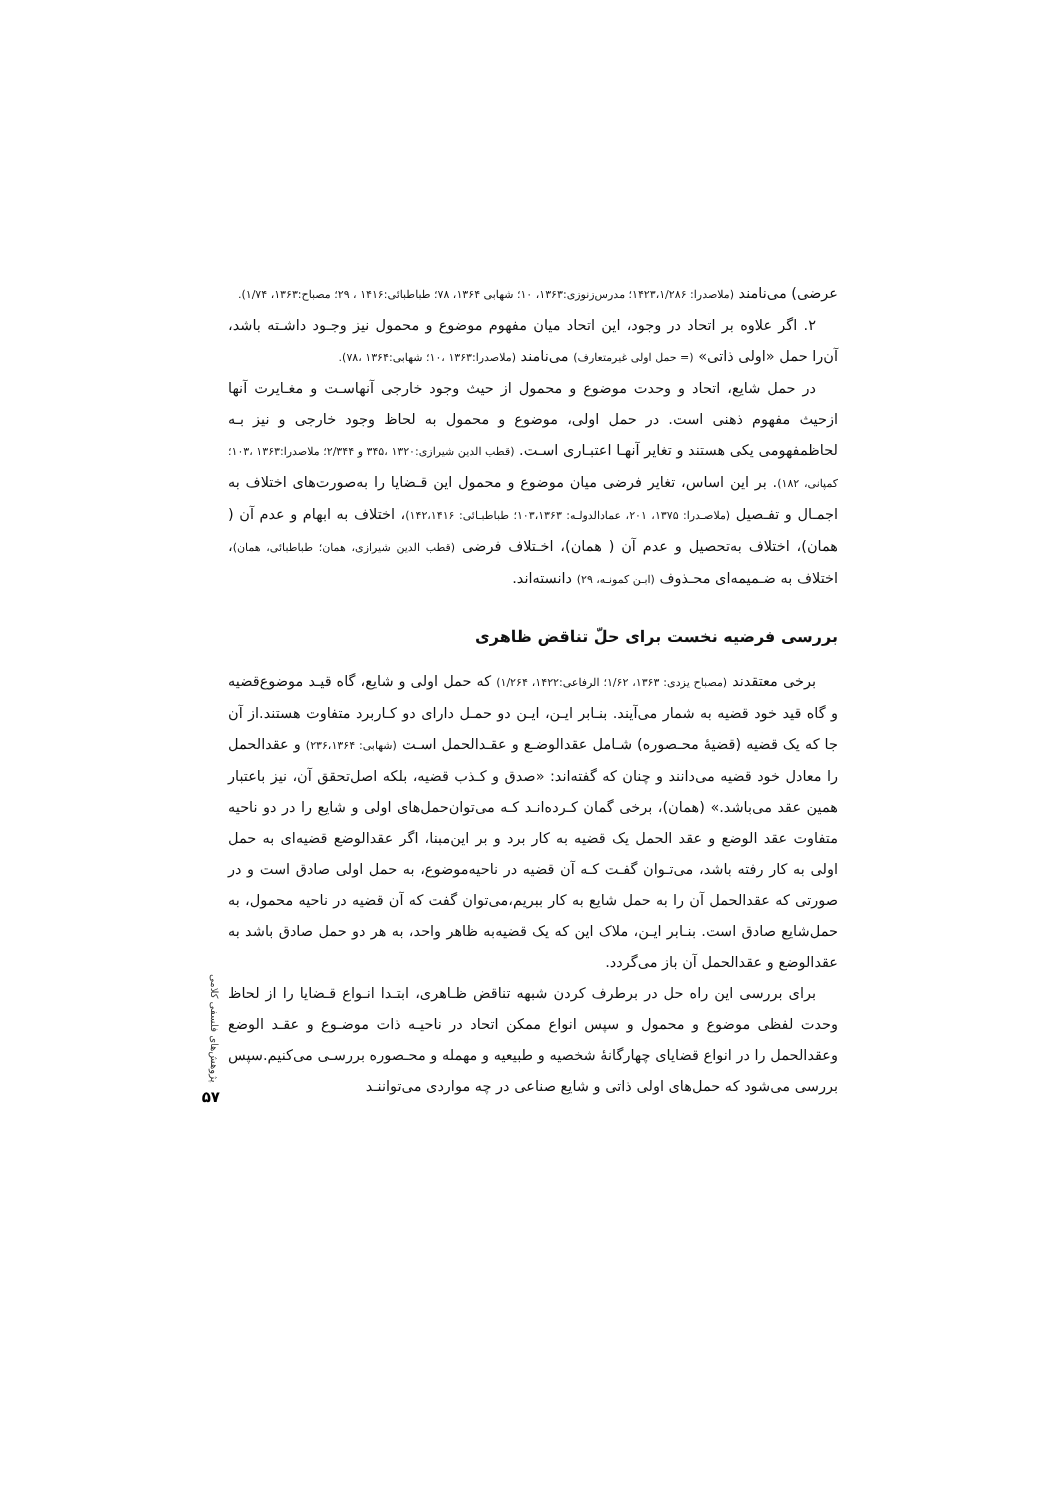عرضی) می‌نامند (ملاصدرا: ۱۴۲۳،۱/۲۸۶؛ مدرس‌زنوزی:۱۳۶۳، ۱۰؛ شهابی ۱۳۶۴، ۷۸؛ طباطبائی:۱۴۱۶ ، ۲۹؛ مصباح:۱۳۶۳، ۱/۷۴).
۲. اگر علاوه بر اتحاد در وجود، این اتحاد میان مفهوم موضوع و محمول نیز وجـود داشـته باشد، آن‌را حمل «اولی ذاتی» (= حمل اولی غیرمتعارف) می‌نامند (ملاصدرا:۱۳۶۳ ،۱۰؛ شهابی:۱۳۶۴ ،۷۸).
در حمل شایع، اتحاد و وحدت موضوع و محمول از حیث وجود خارجی آنهاسـت و مغـایرت آنها ازحیث مفهوم ذهنی است. در حمل اولی، موضوع و محمول به لحاظ وجود خارجی و نیز بـه لحاظمفهومی یکی هستند و تغایر آنهـا اعتبـاری اسـت. (قطب الدین شیرازی:۱۳۲۰ ،۳۴۵ و ۲/۳۴۴؛ ملاصدرا:۱۳۶۳ ،۱۰۳؛ کمپانی، ۱۸۲). بر این اساس، تغایر فرضی میان موضوع و محمول این قـضایا را به‌صورت‌های اختلاف به اجمـال و تفـصیل (ملاصـدرا: ۱۳۷۵، ۲۰۱، عمادالدولـه: ۱۰۳،۱۳۶۳؛ طباطبـائی: ۱۴۲،۱۴۱۶)، اختلاف به ابهام و عدم آن ( همان)، اختلاف به‌تحصیل و عدم آن ( همان)، اخـتلاف فرضی (قطب الدین شیرازی، همان؛ طباطبائی، همان)، اختلاف به ضـمیمه‌ای محـذوف (ابـن کمونـه، ۲۹) دانسته‌اند.
بررسی فرضیه نخست برای حلّ تناقض ظاهری
برخی معتقدند (مصباح یزدی: ۱۳۶۳، ۱/۶۲؛ الرفاعی:۱۴۲۲، ۱/۲۶۴) که حمل اولی و شایع، گاه قیـد موضوع‌قضیه و گاه قید خود قضیه به شمار می‌آیند. بنـابر ایـن، ایـن دو حمـل دارای دو کـاربرد متفاوت هستند.از آن جا که یک قضیه (قضیهٔ محـصوره) شـامل عقدالوضـع و عقـدالحمل اسـت (شهابی: ۲۳۶،۱۳۶۴) و عقدالحمل را معادل خود قضیه می‌دانند و چنان که گفته‌اند: «صدق و کـذب قضیه، بلکه اصل‌تحقق آن، نیز باعتبار همین عقد می‌باشد.» (همان)، برخی گمان کـرده‌انـد کـه می‌توان‌حمل‌های اولی و شایع را در دو ناحیه متفاوت عقد الوضع و عقد الحمل یک قضیه به کار برد و بر این‌مبنا، اگر عقدالوضع قضیه‌ای به حمل اولی به کار رفته باشد، می‌تـوان گفـت کـه آن قضیه در ناحیه‌موضوع، به حمل اولی صادق است و در صورتی که عقدالحمل آن را به حمل شایع به کار ببریم،می‌توان گفت که آن قضیه در ناحیه محمول، به حمل‌شایع صادق است. بنـابر ایـن، ملاک این که یک قضیه‌به ظاهر واحد، به هر دو حمل صادق باشد به عقدالوضع و عقدالحمل آن باز می‌گردد.
برای بررسی این راه حل در برطرف کردن شبهه تناقض ظـاهری، ابتـدا انـواع قـضایا را از لحاظ وحدت لفظی موضوع و محمول و سپس انواع ممکن اتحاد در ناحیـه ذات موضـوع و عقـد الوضع وعقدالحمل را در انواع قضایای چهارگانهٔ شخصیه و طبیعیه و مهمله و محـصوره بررسـی می‌کنیم.سپس بررسی می‌شود که حمل‌های اولی ذاتی و شایع صناعی در چه مواردی می‌تواننـد
پژوهش‌های فلسفی کلامی
۵۷